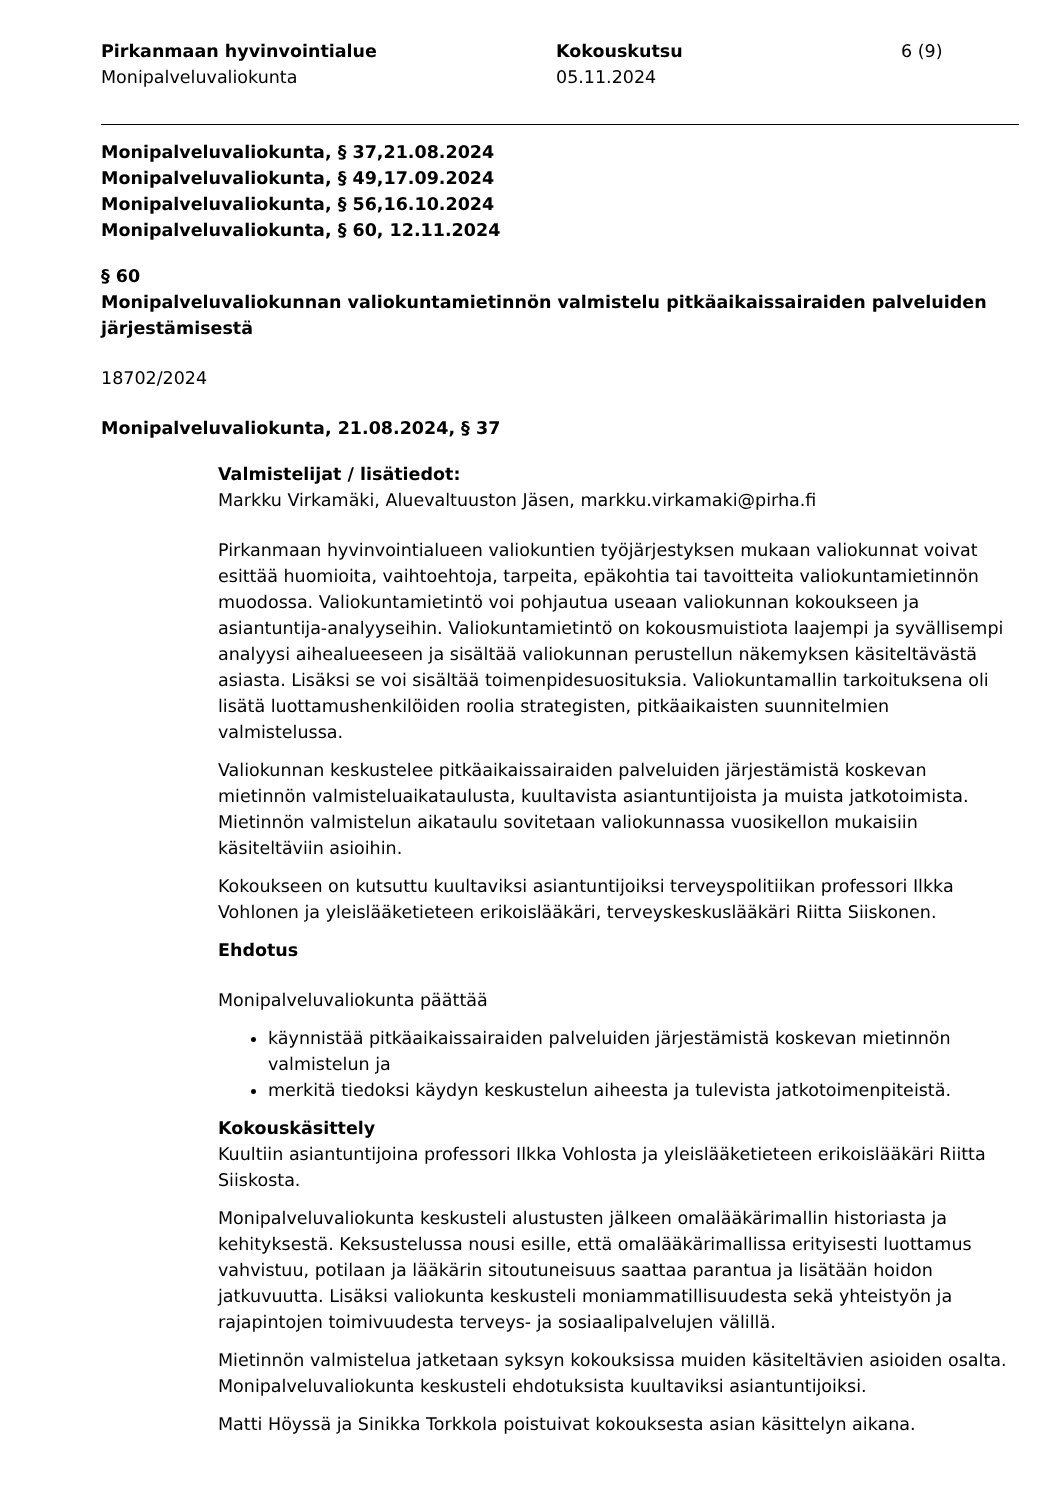Pirkanmaan hyvinvointialue
Monipalveluvaliokunta
Kokouskutsu
05.11.2024
6 (9)
Monipalveluvaliokunta, § 37,21.08.2024
Monipalveluvaliokunta, § 49,17.09.2024
Monipalveluvaliokunta, § 56,16.10.2024
Monipalveluvaliokunta, § 60, 12.11.2024
§ 60
Monipalveluvaliokunnan valiokuntamietinnön valmistelu pitkäaikaissairaiden palveluiden järjestämisestä
18702/2024
Monipalveluvaliokunta, 21.08.2024, § 37
Valmistelijat / lisätiedot:
Markku Virkamäki, Aluevaltuuston Jäsen, markku.virkamaki@pirha.fi
Pirkanmaan hyvinvointialueen valiokuntien työjärjestyksen mukaan valiokunnat voivat esittää huomioita, vaihtoehtoja, tarpeita, epäkohtia tai tavoitteita valiokuntamietinnön muodossa. Valiokuntamietintö voi pohjautua useaan valiokunnan kokoukseen ja asiantuntija-analyyseihin. Valiokuntamietintö on kokousmuistiota laajempi ja syvällisempi analyysi aihealueeseen ja sisältää valiokunnan perustellun näkemyksen käsiteltävästä asiasta. Lisäksi se voi sisältää toimenpidesuosituksia. Valiokuntamallin tarkoituksena oli lisätä luottamushenkilöiden roolia strategisten, pitkäaikaisten suunnitelmien valmistelussa.
Valiokunnan keskustelee pitkäaikaissairaiden palveluiden järjestämistä koskevan mietinnön valmisteluaikataulusta, kuultavista asiantuntijoista ja muista jatkotoimista. Mietinnön valmistelun aikataulu sovitetaan valiokunnassa vuosikellon mukaisiin käsiteltäviin asioihin.
Kokoukseen on kutsuttu kuultaviksi asiantuntijoiksi terveyspolitiikan professori Ilkka Vohlonen ja yleislääketieteen erikoislääkäri, terveyskeskuslääkäri Riitta Siiskonen.
Ehdotus
Monipalveluvaliokunta päättää
käynnistää pitkäaikaissairaiden palveluiden järjestämistä koskevan mietinnön valmistelun ja
merkitä tiedoksi käydyn keskustelun aiheesta ja tulevista jatkotoimenpiteistä.
Kokouskäsittely
Kuultiin asiantuntijoina professori Ilkka Vohlosta ja yleislääketieteen erikoislääkäri Riitta Siiskosta.
Monipalveluvaliokunta keskusteli alustusten jälkeen omalääkärimallin historiasta ja kehityksestä. Keksustelussa nousi esille, että omalääkärimallissa erityisesti luottamus vahvistuu, potilaan ja lääkärin sitoutuneisuus saattaa parantua ja lisätään hoidon jatkuvuutta. Lisäksi valiokunta keskusteli moniammatillisuudesta sekä yhteistyön ja rajapintojen toimivuudesta terveys- ja sosiaalipalvelujen välillä.
Mietinnön valmistelua jatketaan syksyn kokouksissa muiden käsiteltävien asioiden osalta. Monipalveluvaliokunta keskusteli ehdotuksista kuultaviksi asiantuntijoiksi.
Matti Höyssä ja Sinikka Torkkola poistuivat kokouksesta asian käsittelyn aikana.